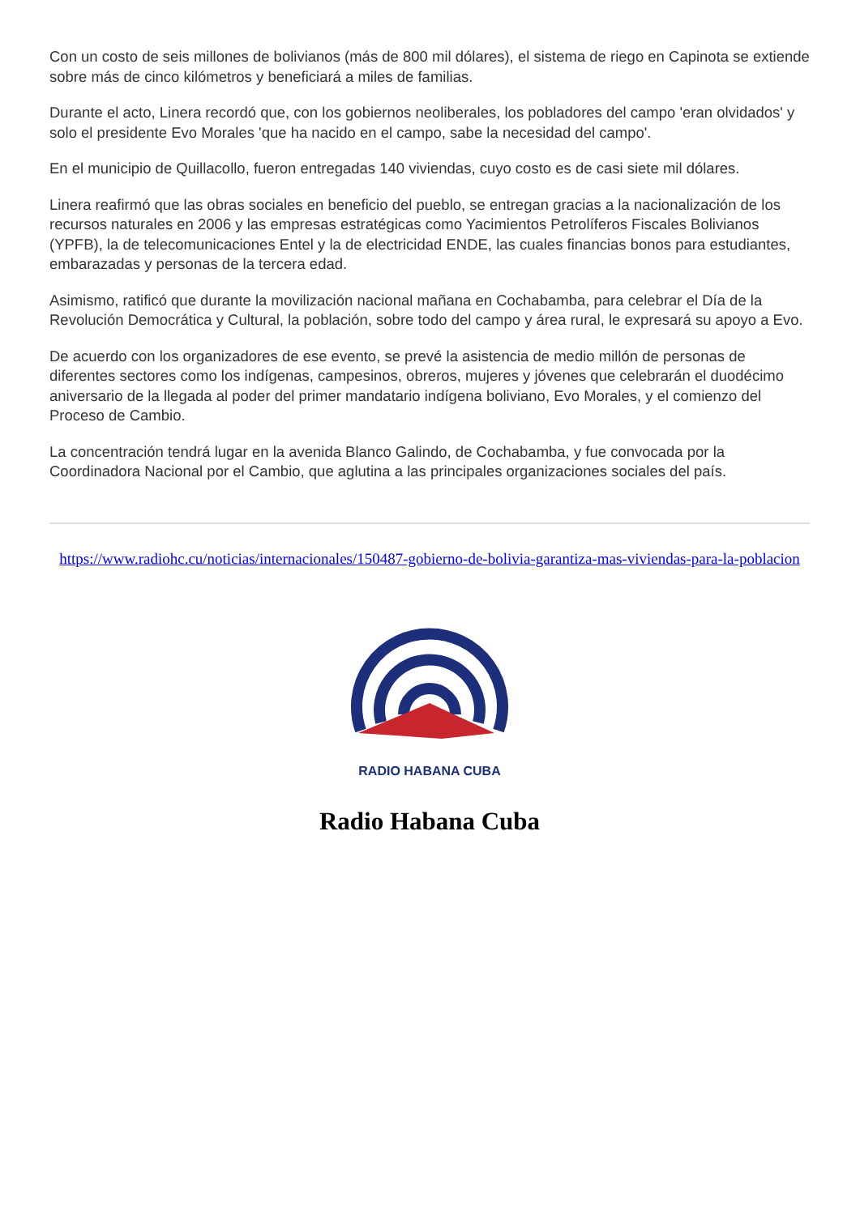Con un costo de seis millones de bolivianos (más de 800 mil dólares), el sistema de riego en Capinota se extiende sobre más de cinco kilómetros y beneficiará a miles de familias.
Durante el acto, Linera recordó que, con los gobiernos neoliberales, los pobladores del campo 'eran olvidados' y solo el presidente Evo Morales 'que ha nacido en el campo, sabe la necesidad del campo'.
En el municipio de Quillacollo, fueron entregadas 140 viviendas, cuyo costo es de casi siete mil dólares.
Linera reafirmó que las obras sociales en beneficio del pueblo, se entregan gracias a la nacionalización de los recursos naturales en 2006 y las empresas estratégicas como Yacimientos Petrolíferos Fiscales Bolivianos (YPFB), la de telecomunicaciones Entel y la de electricidad ENDE, las cuales financias bonos para estudiantes, embarazadas y personas de la tercera edad.
Asimismo, ratificó que durante la movilización nacional mañana en Cochabamba, para celebrar el Día de la Revolución Democrática y Cultural, la población, sobre todo del campo y área rural, le expresará su apoyo a Evo.
De acuerdo con los organizadores de ese evento, se prevé la asistencia de medio millón de personas de diferentes sectores como los indígenas, campesinos, obreros, mujeres y jóvenes que celebrarán el duodécimo aniversario de la llegada al poder del primer mandatario indígena boliviano, Evo Morales, y el comienzo del Proceso de Cambio.
La concentración tendrá lugar en la avenida Blanco Galindo, de Cochabamba, y fue convocada por la Coordinadora Nacional por el Cambio, que aglutina a las principales organizaciones sociales del país.
https://www.radiohc.cu/noticias/internacionales/150487-gobierno-de-bolivia-garantiza-mas-viviendas-para-la-poblacion
RADIO HABANA CUBA
Radio Habana Cuba